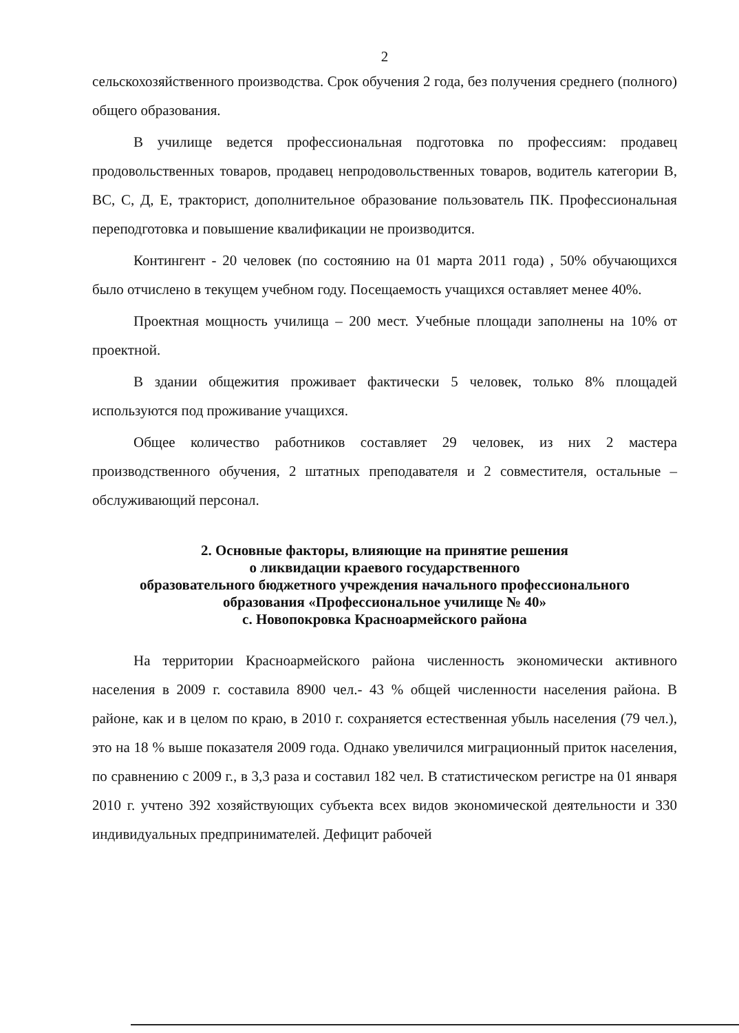2
сельскохозяйственного производства. Срок обучения 2 года, без получения среднего (полного) общего образования.
В училище ведется профессиональная подготовка по профессиям: продавец продовольственных товаров, продавец непродовольственных товаров, водитель категории В, ВС, С, Д, Е, тракторист, дополнительное образование пользователь ПК. Профессиональная переподготовка и повышение квалификации не производится.
Контингент - 20 человек (по состоянию на 01 марта 2011 года) , 50% обучающихся было отчислено в текущем учебном году. Посещаемость учащихся оставляет менее 40%.
Проектная мощность училища – 200 мест. Учебные площади заполнены на 10% от проектной.
В здании общежития проживает фактически 5 человек, только 8% площадей используются под проживание учащихся.
Общее количество работников составляет 29 человек, из них 2 мастера производственного обучения, 2 штатных преподавателя и 2 совместителя, остальные – обслуживающий персонал.
2. Основные факторы, влияющие на принятие решения
о ликвидации краевого государственного
образовательного бюджетного учреждения начального профессионального
образования «Профессиональное училище № 40»
с. Новопокровка Красноармейского района
На территории Красноармейского района численность экономически активного населения в 2009 г. составила 8900 чел.- 43 % общей численности населения района. В районе, как и в целом по краю, в 2010 г. сохраняется естественная убыль населения (79 чел.), это на 18 % выше показателя 2009 года. Однако увеличился миграционный приток населения, по сравнению с 2009 г., в 3,3 раза и составил 182 чел. В статистическом регистре на 01 января 2010 г. учтено 392 хозяйствующих субъекта всех видов экономической деятельности и 330 индивидуальных предпринимателей. Дефицит рабочей